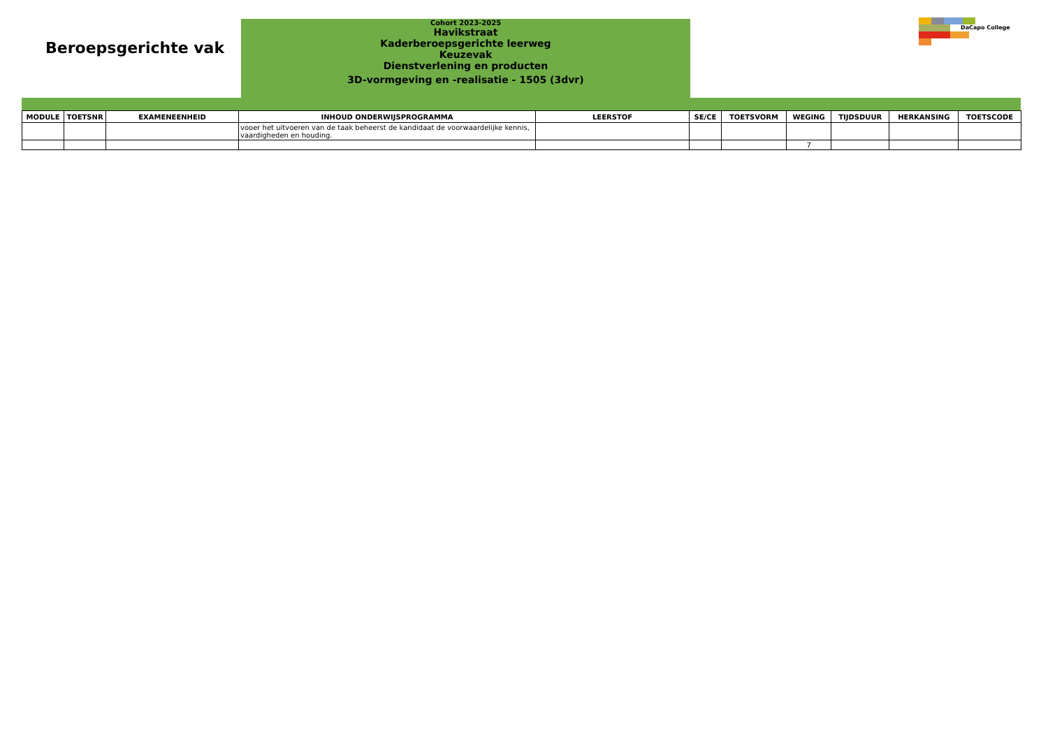Beroepsgerichte vak
Cohort 2023-2025
Havikstraat
Kaderberoepsgerichte leerweg
Keuzevak
Dienstverlening en producten
3D-vormgeving en -realisatie - 1505 (3dvr)
DaCapo College
| MODULE | TOETSNR | EXAMENEENHEID | INHOUD ONDERWIJSPROGRAMMA | LEERSTOF | SE/CE | TOETSVORM | WEGING | TIJDSDUUR | HERKANSING | TOETSCODE |
| --- | --- | --- | --- | --- | --- | --- | --- | --- | --- | --- |
| | | | vooer het uitvoeren van de taak beheerst de kandidaat de voorwaardelijke kennis, vaardigheden en houding. | | | | | | | |
| | | | | | | | 7 | | | |